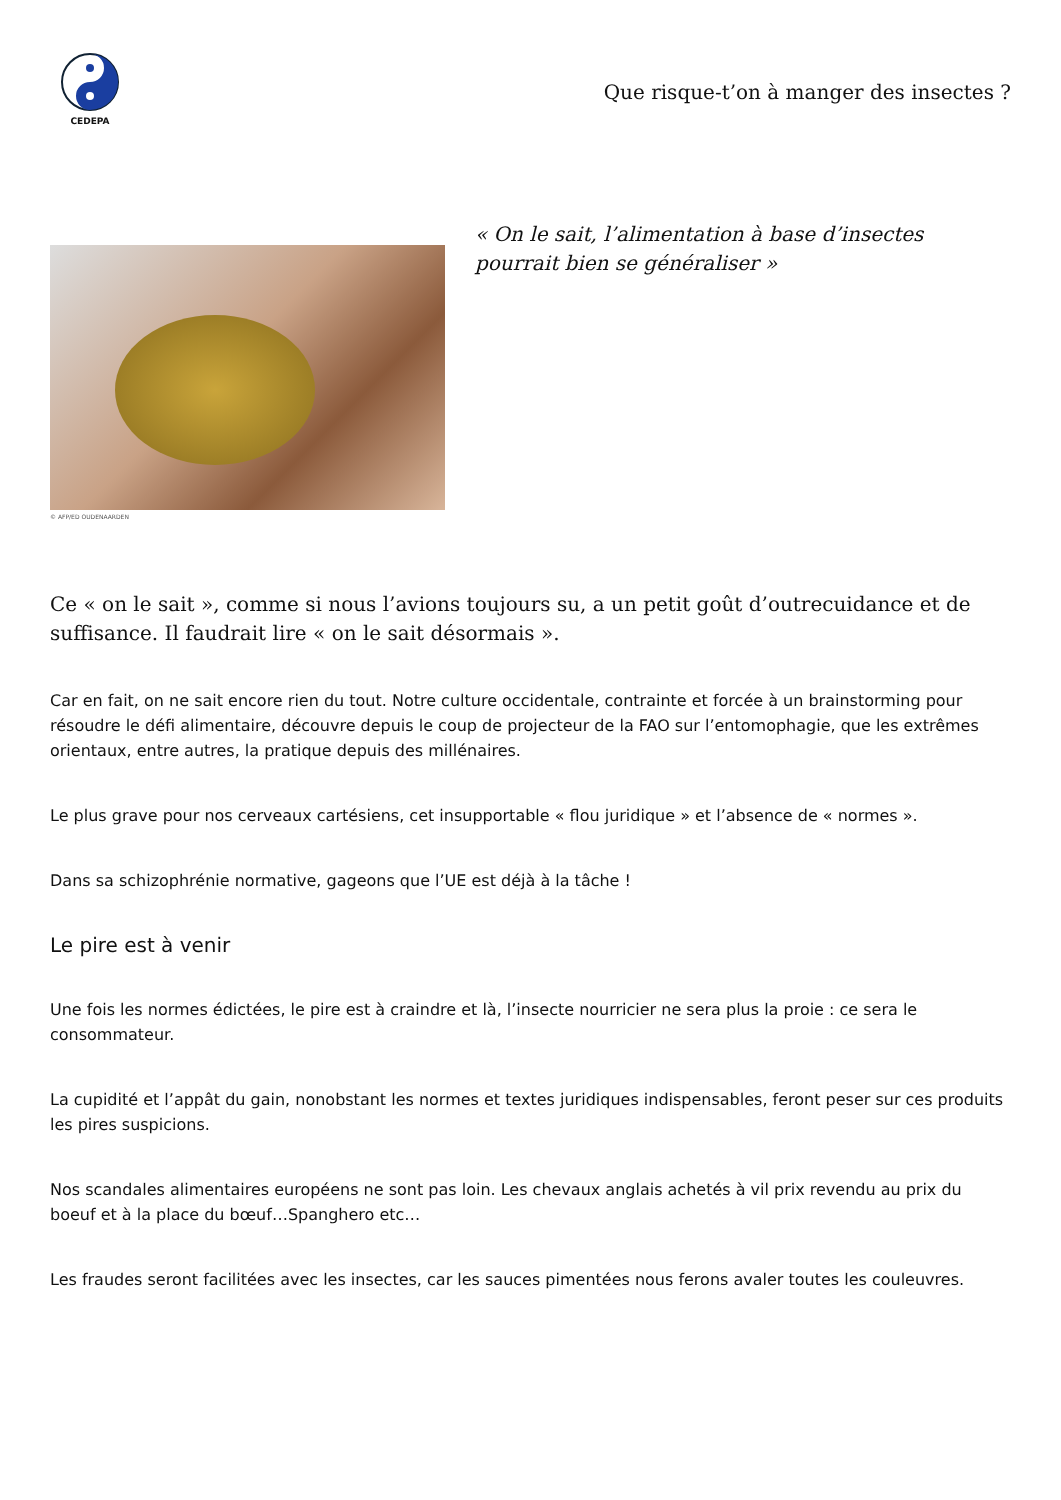CEDEPA
Que risque-t’on à manger des insectes ?
© AFP/ED OUDENAARDEN
« On le sait, l’alimentation à base d’insectes pourrait bien se généraliser »
Ce « on le sait », comme si nous l’avions toujours su, a un petit goût d’outrecuidance et de suffisance. Il faudrait lire « on le sait désormais ».
Car en fait, on ne sait encore rien du tout. Notre culture occidentale, contrainte et forcée à un brainstorming pour résoudre le défi alimentaire, découvre depuis le coup de projecteur de la FAO sur l’entomophagie, que les extrêmes orientaux, entre autres, la pratique depuis des millénaires.
Le plus grave pour nos cerveaux cartésiens, cet insupportable « flou juridique » et l’absence de « normes ».
Dans sa schizophrénie normative, gageons que l’UE est déjà à la tâche !
Le pire est à venir
Une fois les normes édictées, le pire est à craindre et là, l’insecte nourricier ne sera plus la proie : ce sera le consommateur.
La cupidité et l’appât du gain, nonobstant les normes et textes juridiques indispensables, feront peser sur ces produits les pires suspicions.
Nos scandales alimentaires européens ne sont pas loin. Les chevaux anglais achetés à vil prix revendu au prix du boeuf et à la place du bœuf…Spanghero etc…
Les fraudes seront facilitées avec les insectes, car les sauces pimentées nous ferons avaler toutes les couleuvres.